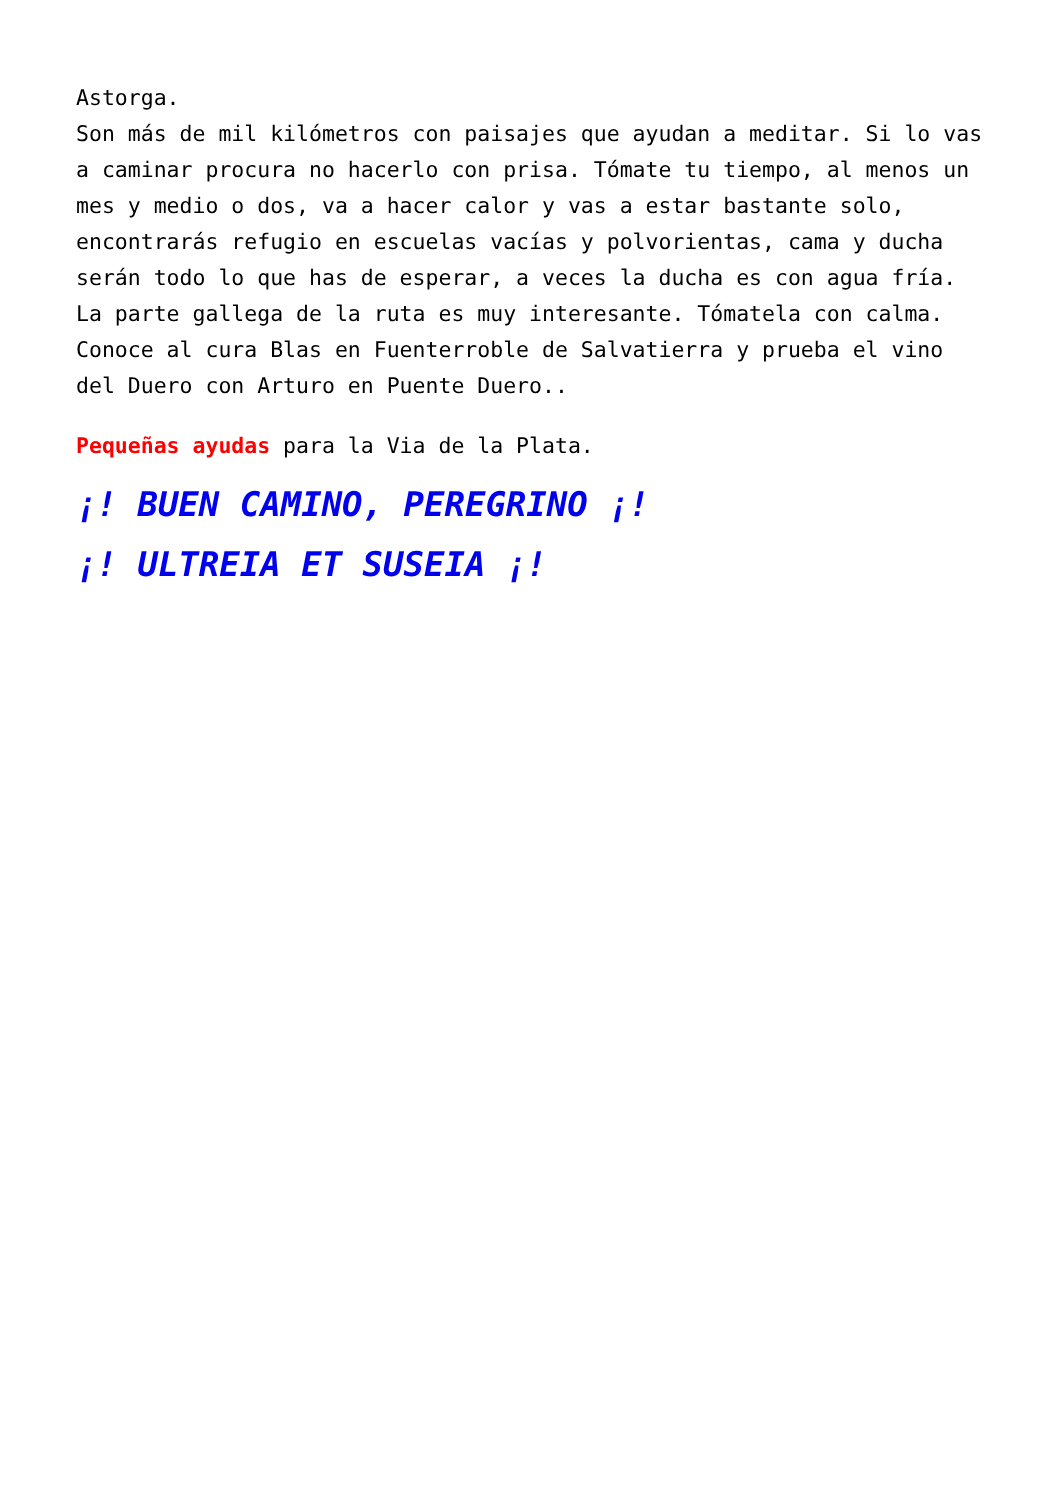Astorga.
Son más de mil kilómetros con paisajes que ayudan a meditar. Si lo vas a caminar procura no hacerlo con prisa. Tómate tu tiempo, al menos un mes y medio o dos, va a hacer calor y vas a estar bastante solo, encontrarás refugio en escuelas vacías y polvorientas, cama y ducha serán todo lo que has de esperar, a veces la ducha es con agua fría. La parte gallega de la ruta es muy interesante. Tómatela con calma. Conoce al cura Blas en Fuenterroble de Salvatierra y prueba el vino del Duero con Arturo en Puente Duero..
Pequeñas ayudas para la Via de la Plata.
¡! BUEN CAMINO, PEREGRINO ¡!
¡! ULTREIA ET SUSEIA ¡!